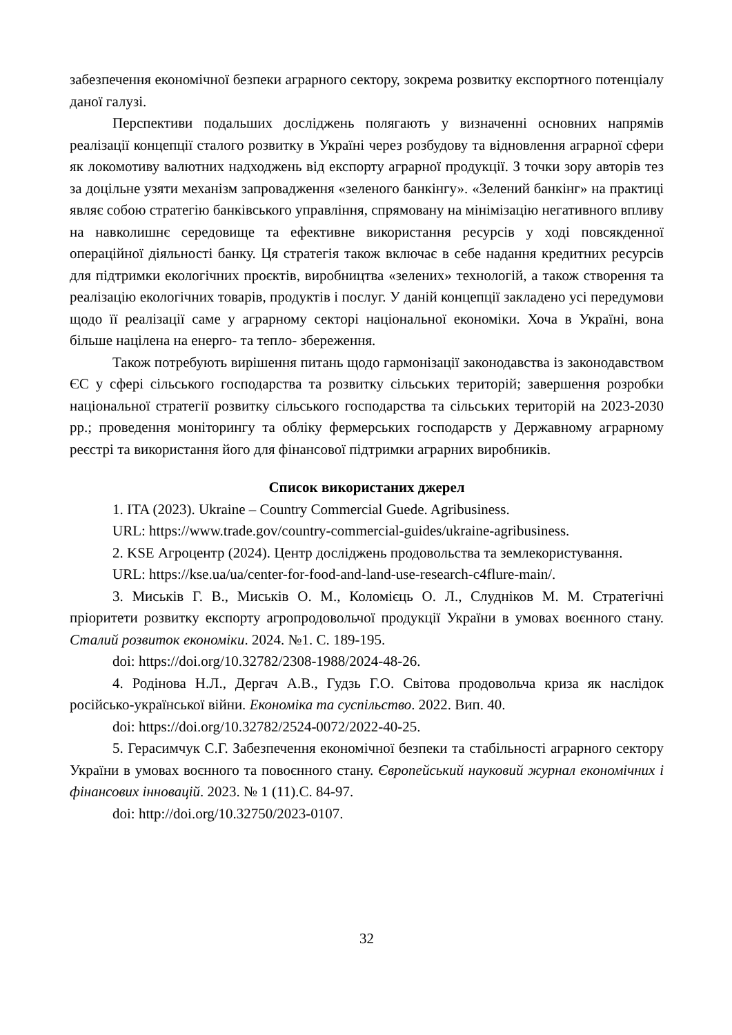забезпечення економічної безпеки аграрного сектору, зокрема розвитку експортного потенціалу даної галузі.
Перспективи подальших досліджень полягають у визначенні основних напрямів реалізації концепції сталого розвитку в Україні через розбудову та відновлення аграрної сфери як локомотиву валютних надходжень від експорту аграрної продукції. З точки зору авторів тез за доцільне узяти механізм запровадження «зеленого банкінгу». «Зелений банкінг» на практиці являє собою стратегію банківського управління, спрямовану на мінімізацію негативного впливу на навколишнє середовище та ефективне використання ресурсів у ході повсякденної операційної діяльності банку. Ця стратегія також включає в себе надання кредитних ресурсів для підтримки екологічних проєктів, виробництва «зелених» технологій, а також створення та реалізацію екологічних товарів, продуктів і послуг. У даній концепції закладено усі передумови щодо її реалізації саме у аграрному секторі національної економіки. Хоча в Україні, вона більше націлена на енерго- та тепло- збереження.
Також потребують вирішення питань щодо гармонізації законодавства із законодавством ЄС у сфері сільського господарства та розвитку сільських територій; завершення розробки національної стратегії розвитку сільського господарства та сільських територій на 2023-2030 рр.; проведення моніторингу та обліку фермерських господарств у Державному аграрному реєстрі та використання його для фінансової підтримки аграрних виробників.
Список використаних джерел
1. ITA (2023). Ukraine – Country Commercial Guede. Agribusiness.
URL: https://www.trade.gov/country-commercial-guides/ukraine-agribusiness.
2. KSE Агроцентр (2024). Центр досліджень продовольства та землекористування.
URL: https://kse.ua/ua/center-for-food-and-land-use-research-c4flure-main/.
3. Миськів Г. В., Миськів О. М., Коломієць О. Л., Слудніков М. М. Стратегічні пріоритети розвитку експорту агропродовольчої продукції України в умовах воєнного стану. Сталий розвиток економіки. 2024. №1. С. 189-195.
doi: https://doi.org/10.32782/2308-1988/2024-48-26.
4. Родінова Н.Л., Дергач А.В., Гудзь Г.О. Світова продовольча криза як наслідок російсько-української війни. Економіка та суспільство. 2022. Вип. 40.
doi: https://doi.org/10.32782/2524-0072/2022-40-25.
5. Герасимчук С.Г. Забезпечення економічної безпеки та стабільності аграрного сектору України в умовах воєнного та повоєнного стану. Європейський науковий журнал економічних і фінансових інновацій. 2023. № 1 (11).С. 84-97.
doi: http://doi.org/10.32750/2023-0107.
32